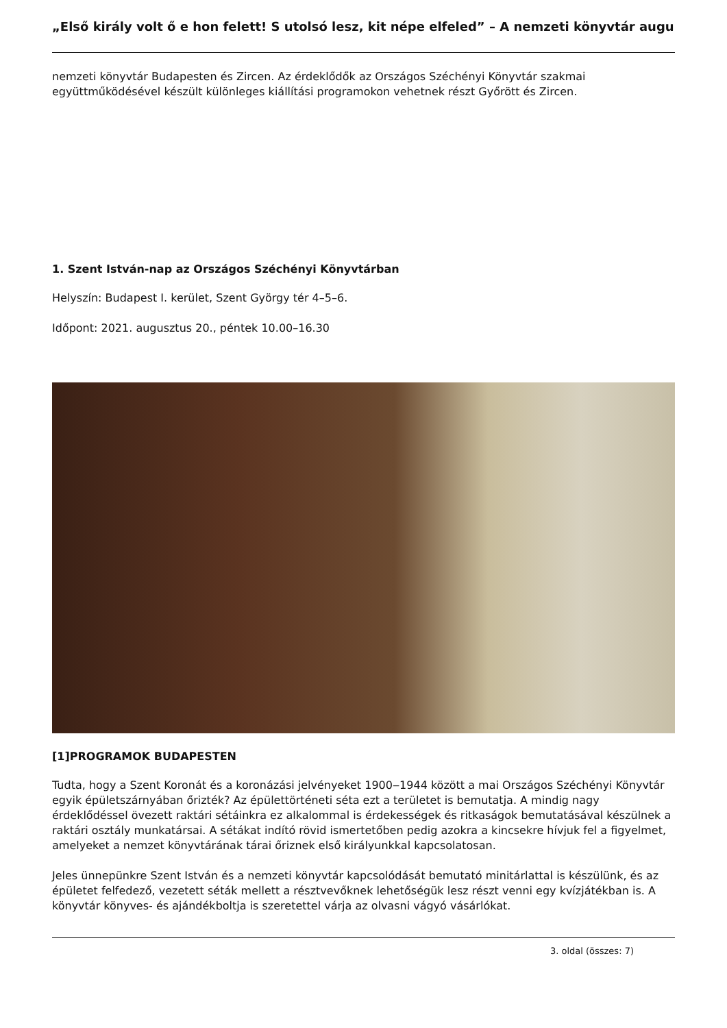„Első király volt ő e hon felett! S utolsó lesz, kit népe elfeled” – A nemzeti könyvtár augu
nemzeti könyvtár Budapesten és Zircen. Az érdeklődők az Országos Széchényi Könyvtár szakmai együttműködésével készült különleges kiállítási programokon vehetnek részt Győrött és Zircen.
1. Szent István-nap az Országos Széchényi Könyvtárban
Helyszín: Budapest I. kerület, Szent György tér 4–5–6.
Időpont: 2021. augusztus 20., péntek 10.00–16.30
[1]PROGRAMOK BUDAPESTEN
Tudta, hogy a Szent Koronát és a koronázási jelvényeket 1900‒1944 között a mai Országos Széchényi Könyvtár egyik épületszárnyában őrizték? Az épülettörténeti séta ezt a területet is bemutatja. A mindig nagy érdeklődéssel övezett raktári sétáinkra ez alkalommal is érdekességek és ritkaságok bemutatásával készülnek a raktári osztály munkatársai. A sétákat indító rövid ismertetőben pedig azokra a kincsekre hívjuk fel a figyelmet, amelyeket a nemzet könyvtárának tárai őriznek első királyunkkal kapcsolatosan.
Jeles ünnepünkre Szent István és a nemzeti könyvtár kapcsolódását bemutató minitárlattal is készülünk, és az épületet felfedező, vezetett séták mellett a résztvevőknek lehetőségük lesz részt venni egy kvízjátékban is. A könyvtár könyves- és ajándékboltja is szeretettel várja az olvasni vágyó vásárlókat.
3. oldal (összes: 7)